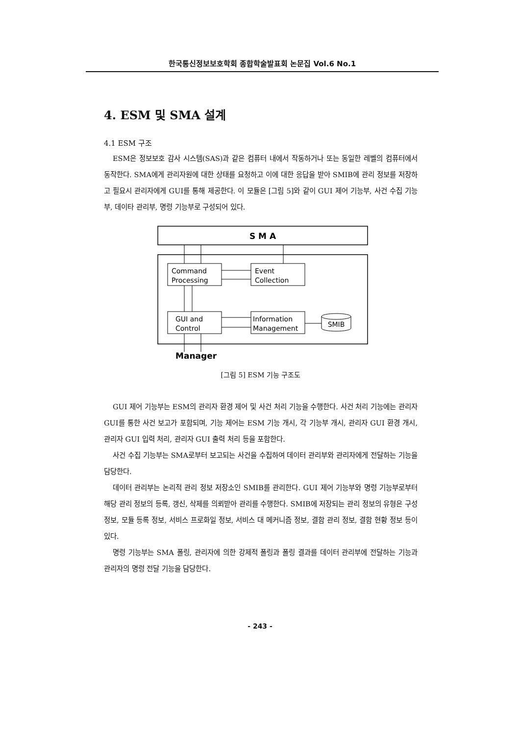한국통신정보보호학회 종합학술발표회 논문집 Vol.6 No.1
4. ESM 및 SMA 설계
4.1 ESM 구조
ESM은 정보보호 감사 시스템(SAS)과 같은 컴퓨터 내에서 작동하거나 또는 동일한 레벨의 컴퓨터에서 동작한다. SMA에게 관리자원에 대한 상태를 요청하고 이에 대한 응답을 받아 SMIB에 관리 정보를 저장하고 필요시 관리자에게 GUI를 통해 제공한다. 이 모듈은 [그림 5]와 같이 GUI 제어 기능부, 사건 수집 기능부, 데이타 관리부, 명령 기능부로 구성되어 있다.
S M A
Command
Processing
Event
Collection
GUI and
Control
Information
Management
SMIB
Manager
[그림 5] ESM 기능 구조도
GUI 제어 기능부는 ESM의 관리자 환경 제어 및 사건 처리 기능을 수행한다. 사건 처리 기능에는 관리자 GUI를 통한 사건 보고가 포함되며, 기능 제어는 ESM 기능 개시, 각 기능부 개시, 관리자 GUI 환경 개시, 관리자 GUI 입력 처리, 관리자 GUI 출력 처리 등을 포함한다.
사건 수집 기능부는 SMA로부터 보고되는 사건을 수집하여 데이터 관리부와 관리자에게 전달하는 기능을 담당한다.
데이터 관리부는 논리적 관리 정보 저장소인 SMIB를 관리한다. GUI 제어 기능부와 명령 기능부로부터 해당 관리 정보의 등록, 갱신, 삭제를 의뢰받아 관리를 수행한다. SMIB에 저장되는 관리 정보의 유형은 구성 정보, 모듈 등록 정보, 서비스 프로화일 정보, 서비스 대 메커니즘 정보, 결함 관리 정보, 결함 현황 정보 등이 있다.
명령 기능부는 SMA 폴링, 관리자에 의한 강제적 폴링과 폴링 결과를 데이터 관리부에 전달하는 기능과 관리자의 명령 전달 기능을 담당한다.
- 243 -